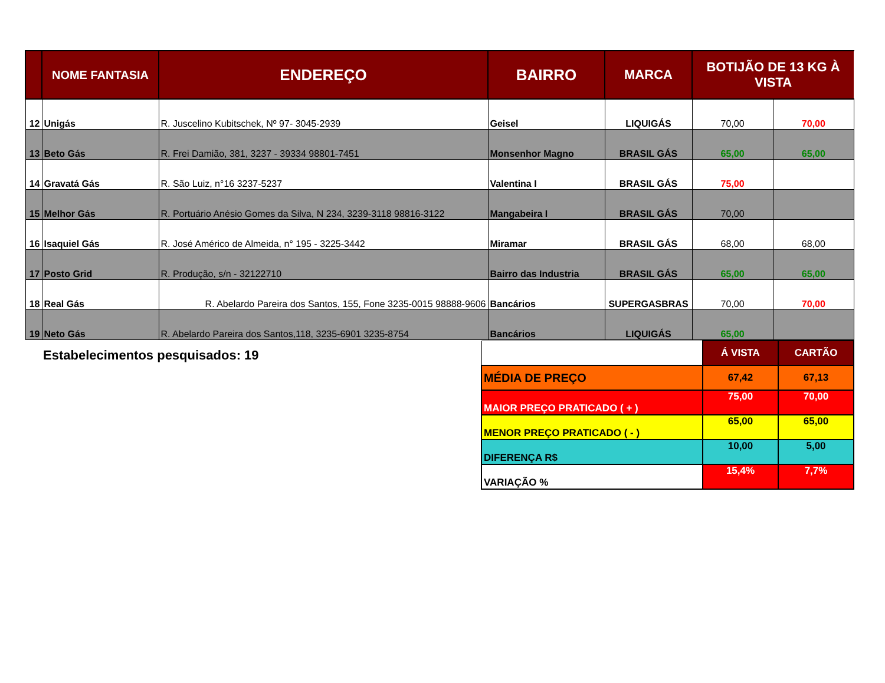| | NOME FANTASIA | ENDEREÇO | BAIRRO | MARCA | BOTIJÃO DE 13 KG À VISTA | |
| --- | --- | --- | --- | --- | --- | --- |
| 12 | Unigás | R. Juscelino Kubitschek, Nº 97- 3045-2939 | Geisel | LIQUIGÁS | 70,00 | 70,00 |
| 13 | Beto Gás | R. Frei Damião, 381, 3237 - 39334 98801-7451 | Monsenhor Magno | BRASIL GÁS | 65,00 | 65,00 |
| 14 | Gravatá Gás | R. São Luiz, n°16 3237-5237 | Valentina I | BRASIL GÁS | 75,00 | |
| 15 | Melhor Gás | R. Portuário Anésio Gomes da Silva, N 234, 3239-3118 98816-3122 | Mangabeira I | BRASIL GÁS | 70,00 | |
| 16 | Isaquiel Gás | R. José Américo de Almeida, n° 195 - 3225-3442 | Miramar | BRASIL GÁS | 68,00 | 68,00 |
| 17 | Posto Grid | R. Produção, s/n - 32122710 | Bairro das Industria | BRASIL GÁS | 65,00 | 65,00 |
| 18 | Real Gás | R. Abelardo Pareira dos Santos, 155, Fone 3235-0015 98888-9606 | Bancários | SUPERGASBRAS | 70,00 | 70,00 |
| 19 | Neto Gás | R. Abelardo Pareira dos Santos,118, 3235-6901 3235-8754 | Bancários | LIQUIGÁS | 65,00 | |
Estabelecimentos pesquisados: 19
| | Á VISTA | CARTÃO |
| MÉDIA DE PREÇO | 67,42 | 67,13 |
| MAIOR PREÇO PRATICADO ( + ) | 75,00 | 70,00 |
| MENOR PREÇO PRATICADO ( - ) | 65,00 | 65,00 |
| DIFERENÇA R$ | 10,00 | 5,00 |
| VARIAÇÃO % | 15,4% | 7,7% |